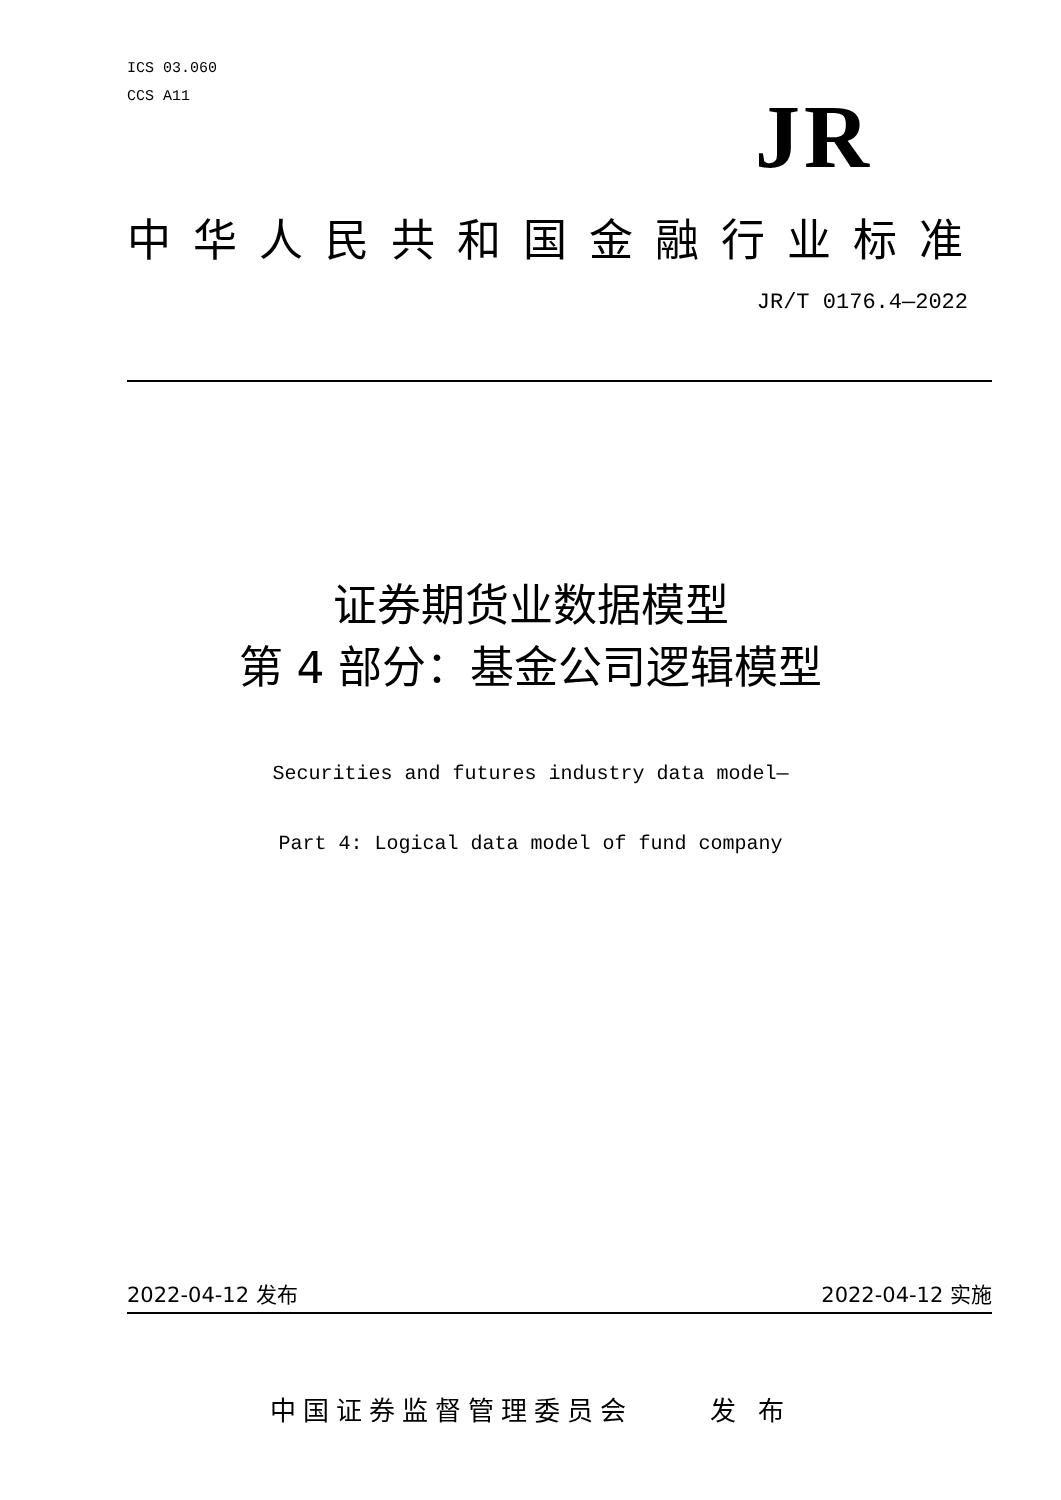ICS 03.060
CCS A11
JR
中华人民共和国金融行业标准
JR/T 0176.4—2022
证券期货业数据模型
第 4 部分：基金公司逻辑模型
Securities and futures industry data model—
Part 4: Logical data model of fund company
2022-04-12 发布 2022-04-12 实施
中国证券监督管理委员会 发 布